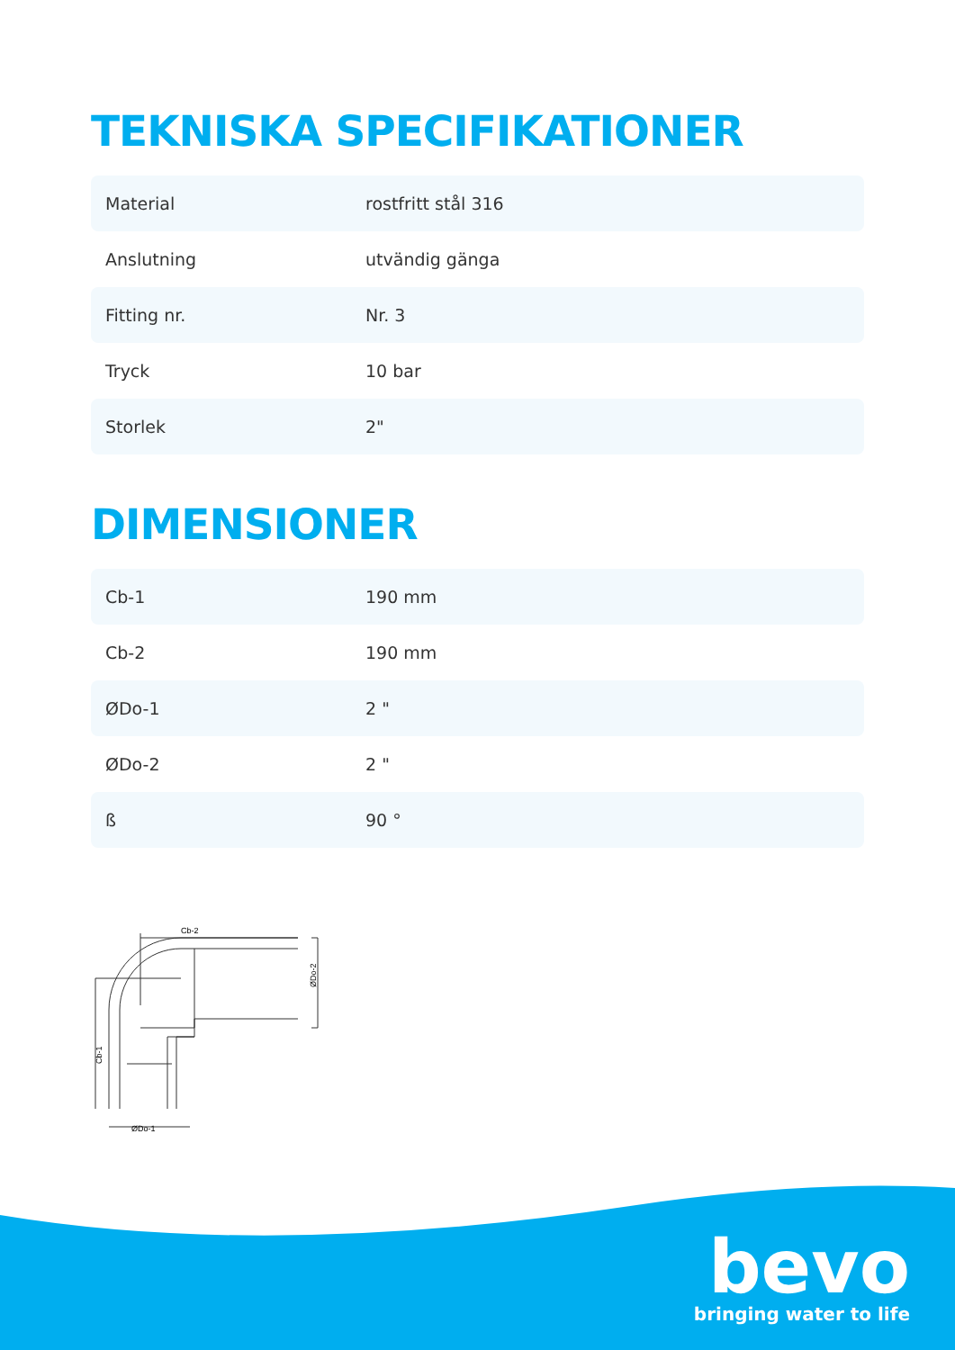TEKNISKA SPECIFIKATIONER
| Material | rostfritt stål 316 |
| Anslutning | utvändig gänga |
| Fitting nr. | Nr. 3 |
| Tryck | 10 bar |
| Storlek | 2" |
DIMENSIONER
| Cb-1 | 190 mm |
| Cb-2 | 190 mm |
| ØDo-1 | 2 " |
| ØDo-2 | 2 " |
| ß | 90 ° |
Cb-2
ØDo-1
Cb-1
ØDo-2
bevo
bringing water to life